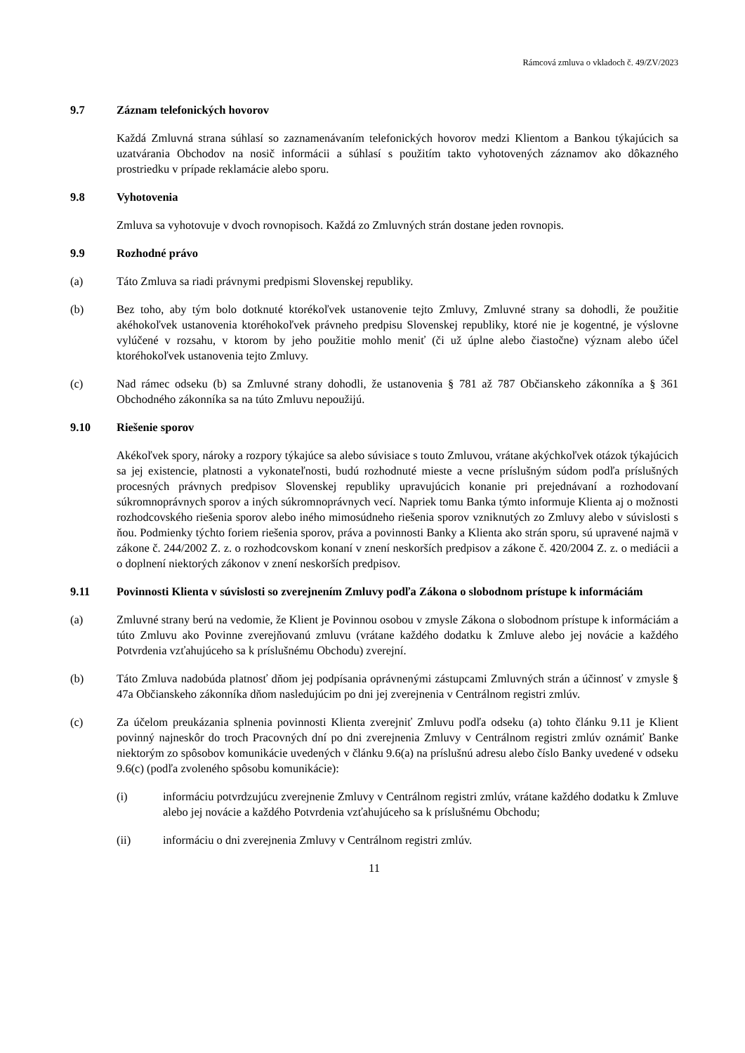Rámcová zmluva o vkladoch č. 49/ZV/2023
9.7 Záznam telefonických hovorov
Každá Zmluvná strana súhlasí so zaznamenávaním telefonických hovorov medzi Klientom a Bankou týkajúcich sa uzatvárania Obchodov na nosič informácii a súhlasí s použitím takto vyhotovených záznamov ako dôkazného prostriedku v prípade reklamácie alebo sporu.
9.8 Vyhotovenia
Zmluva sa vyhotovuje v dvoch rovnopisoch. Každá zo Zmluvných strán dostane jeden rovnopis.
9.9 Rozhodné právo
(a) Táto Zmluva sa riadi právnymi predpismi Slovenskej republiky.
(b) Bez toho, aby tým bolo dotknuté ktorékoľvek ustanovenie tejto Zmluvy, Zmluvné strany sa dohodli, že použitie akéhokoľvek ustanovenia ktoréhokoľvek právneho predpisu Slovenskej republiky, ktoré nie je kogentné, je výslovne vylúčené v rozsahu, v ktorom by jeho použitie mohlo meniť (či už úplne alebo čiastočne) význam alebo účel ktoréhokoľvek ustanovenia tejto Zmluvy.
(c) Nad rámec odseku (b) sa Zmluvné strany dohodli, že ustanovenia § 781 až 787 Občianskeho zákonníka a § 361 Obchodného zákonníka sa na túto Zmluvu nepoužijú.
9.10 Riešenie sporov
Akékoľvek spory, nároky a rozpory týkajúce sa alebo súvisiace s touto Zmluvou, vrátane akýchkoľvek otázok týkajúcich sa jej existencie, platnosti a vykonateľnosti, budú rozhodnuté mieste a vecne príslušným súdom podľa príslušných procesných právnych predpisov Slovenskej republiky upravujúcich konanie pri prejednávaní a rozhodovaní súkromnoprávnych sporov a iných súkromnoprávnych vecí. Napriek tomu Banka týmto informuje Klienta aj o možnosti rozhodcovského riešenia sporov alebo iného mimosúdneho riešenia sporov vzniknutých zo Zmluvy alebo v súvislosti s ňou. Podmienky týchto foriem riešenia sporov, práva a povinnosti Banky a Klienta ako strán sporu, sú upravené najmä v zákone č. 244/2002 Z. z. o rozhodcovskom konaní v znení neskorších predpisov a zákone č. 420/2004 Z. z. o mediácii a o doplnení niektorých zákonov v znení neskorších predpisov.
9.11 Povinnosti Klienta v súvislosti so zverejnením Zmluvy podľa Zákona o slobodnom prístupe k informáciám
(a) Zmluvné strany berú na vedomie, že Klient je Povinnou osobou v zmysle Zákona o slobodnom prístupe k informáciám a túto Zmluvu ako Povinne zverejňovanú zmluvu (vrátane každého dodatku k Zmluve alebo jej novácie a každého Potvrdenia vzťahujúceho sa k príslušnému Obchodu) zverejní.
(b) Táto Zmluva nadobúda platnosť dňom jej podpísania oprávnenými zástupcami Zmluvných strán a účinnosť v zmysle § 47a Občianskeho zákonníka dňom nasledujúcim po dni jej zverejnenia v Centrálnom registri zmlúv.
(c) Za účelom preukázania splnenia povinnosti Klienta zverejniť Zmluvu podľa odseku (a) tohto článku 9.11 je Klient povinný najneskôr do troch Pracovných dní po dni zverejnenia Zmluvy v Centrálnom registri zmlúv oznámiť Banke niektorým zo spôsobov komunikácie uvedených v článku 9.6(a) na príslušnú adresu alebo číslo Banky uvedené v odseku 9.6(c) (podľa zvoleného spôsobu komunikácie):
(i) informáciu potvrdzujúcu zverejnenie Zmluvy v Centrálnom registri zmlúv, vrátane každého dodatku k Zmluve alebo jej novácie a každého Potvrdenia vzťahujúceho sa k príslušnému Obchodu;
(ii) informáciu o dni zverejnenia Zmluvy v Centrálnom registri zmlúv.
11